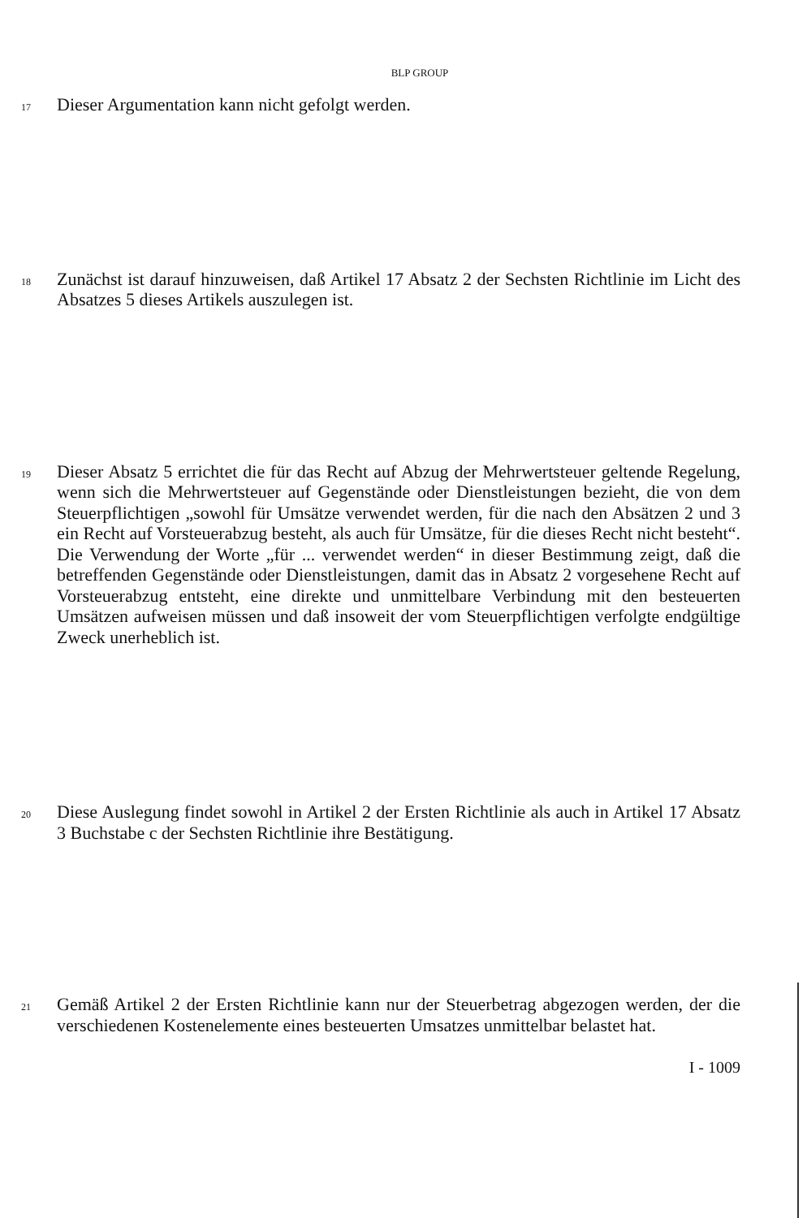BLP GROUP
17
Dieser Argumentation kann nicht gefolgt werden.
18
Zunächst ist darauf hinzuweisen, daß Artikel 17 Absatz 2 der Sechsten Richtlinie im Licht des Absatzes 5 dieses Artikels auszulegen ist.
19
Dieser Absatz 5 errichtet die für das Recht auf Abzug der Mehrwertsteuer geltende Regelung, wenn sich die Mehrwertsteuer auf Gegenstände oder Dienstleistungen bezieht, die von dem Steuerpflichtigen „sowohl für Umsätze verwendet werden, für die nach den Absätzen 2 und 3 ein Recht auf Vorsteuerabzug besteht, als auch für Umsätze, für die dieses Recht nicht besteht“. Die Verwendung der Worte „für ... verwendet werden“ in dieser Bestimmung zeigt, daß die betreffenden Gegenstände oder Dienstleistungen, damit das in Absatz 2 vorgesehene Recht auf Vorsteuerabzug entsteht, eine direkte und unmittelbare Verbindung mit den besteuerten Umsätzen aufweisen müssen und daß insoweit der vom Steuerpflichtigen verfolgte endgültige Zweck unerheblich ist.
20
Diese Auslegung findet sowohl in Artikel 2 der Ersten Richtlinie als auch in Artikel 17 Absatz 3 Buchstabe c der Sechsten Richtlinie ihre Bestätigung.
21
Gemäß Artikel 2 der Ersten Richtlinie kann nur der Steuerbetrag abgezogen werden, der die verschiedenen Kostenelemente eines besteuerten Umsatzes unmittelbar belastet hat.
I - 1009